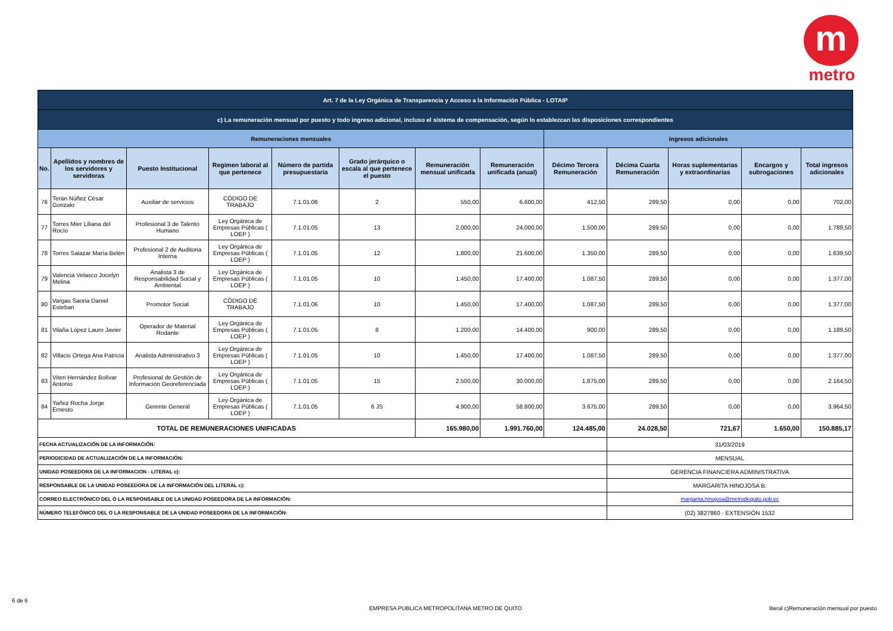m
metro
| Art. 7 de la Ley Orgánica de Transparencia y Acceso a la Información Pública - LOTAIP | | | | | | | | | | | | |
| c) La remuneración mensual por puesto y todo ingreso adicional, incluso el sistema de compensación, según lo establezcan las disposiciones correspondientes | | | | | | | | | | | | |
| Remuneraciones mensuales | | | | | | | | Ingresos adicionales | | | | |
| No. | Apellidos y nombres de los servidores y servidoras | Puesto Institucional | Regimen laboral al que pertenece | Número de partida presupuestaria | Grado jerárquico o escala al que pertenece el puesto | Remuneración mensual unificada | Remuneración unificada (anual) | Décimo Tercera Remuneración | Décima Cuarta Remuneración | Horas suplementarias y extraordinarias | Encargos y subrogaciones | Total ingresos adicionales |
| 76 | Terán Núñez César Gonzalo | Auxiliar de servicios | CÓDIGO DE TRABAJO | 7.1.01.06 | 2 | 550,00 | 6.600,00 | 412,50 | 289,50 | 0,00 | 0,00 | 702,00 |
| 77 | Torres Mier Liliana del Rocío | Profesional 3 de Talento Humano | Ley Orgánica de Empresas Públicas ( LOEP ) | 7.1.01.05 | 13 | 2.000,00 | 24.000,00 | 1.500,00 | 289,50 | 0,00 | 0,00 | 1.789,50 |
| 78 | Torres Salazar María Belén | Profesional 2 de Auditoria Interna | Ley Orgánica de Empresas Públicas ( LOEP ) | 7.1.01.05 | 12 | 1.800,00 | 21.600,00 | 1.350,00 | 289,50 | 0,00 | 0,00 | 1.639,50 |
| 79 | Valencia Velasco Jocelyn Melina | Analista 3 de Responsabilidad Social y Ambiental | Ley Orgánica de Empresas Públicas ( LOEP ) | 7.1.01.05 | 10 | 1.450,00 | 17.400,00 | 1.087,50 | 289,50 | 0,00 | 0,00 | 1.377,00 |
| 80 | Vargas Saona Daniel Esteban | Promotor Social | CÓDIGO DE TRABAJO | 7.1.01.06 | 10 | 1.450,00 | 17.400,00 | 1.087,50 | 289,50 | 0,00 | 0,00 | 1.377,00 |
| 81 | Vilaña López Lauro Javier | Operador de Material Rodante | Ley Orgánica de Empresas Públicas ( LOEP ) | 7.1.01.05 | 8 | 1.200,00 | 14.400,00 | 900,00 | 289,50 | 0,00 | 0,00 | 1.189,50 |
| 82 | Villacis Ortega Ana Patricia | Analista Administrativo 3 | Ley Orgánica de Empresas Públicas ( LOEP ) | 7.1.01.05 | 10 | 1.450,00 | 17.400,00 | 1.087,50 | 289,50 | 0,00 | 0,00 | 1.377,00 |
| 83 | Viteri Hernández Bolívar Antonio | Profesional de Gestión de Información Georeferenciada | Ley Orgánica de Empresas Públicas ( LOEP ) | 7.1.01.05 | 15 | 2.500,00 | 30.000,00 | 1.875,00 | 289,50 | 0,00 | 0,00 | 2.164,50 |
| 84 | Yañez Rocha Jorge Ernesto | Gerente General | Ley Orgánica de Empresas Públicas ( LOEP ) | 7.1.01.05 | 6 JS | 4.900,00 | 58.800,00 | 3.675,00 | 289,50 | 0,00 | 0,00 | 3.964,50 |
| TOTAL DE REMUNERACIONES UNIFICADAS | | | | | | 165.980,00 | 1.991.760,00 | 124.485,00 | 24.028,50 | 721,67 | 1.650,00 | 150.885,17 |
| FECHA ACTUALIZACIÓN DE LA INFORMACIÓN: | | | | | | | | | 31/03/2019 | | | |
| PERIODICIDAD DE ACTUALIZACIÓN DE LA INFORMACIÓN: | | | | | | | | | MENSUAL | | | |
| UNIDAD POSEEDORA DE LA INFORMACION - LITERAL c): | | | | | | | | | GERENCIA FINANCIERA ADMINISTRATIVA | | | |
| RESPONSABLE DE LA UNIDAD POSEEDORA DE LA INFORMACIÓN DEL LITERAL c): | | | | | | | | | MARGARITA HINOJOSA B. | | | |
| CORREO ELECTRÓNICO DEL O LA RESPONSABLE DE LA UNIDAD POSEEDORA DE LA INFORMACIÓN: | | | | | | | | | margarita.hinojosa@metrodequito.gob.ec | | | |
| NÚMERO TELEFÓNICO DEL O LA RESPONSABLE DE LA UNIDAD POSEEDORA DE LA INFORMACIÓN: | | | | | | | | | (02) 3827860 - EXTENSIÓN 1532 | | | |
6 de 6
EMPRESA PUBLICA METROPOLITANA METRO DE QUITO
literal c)Remuneración mensual por puesto